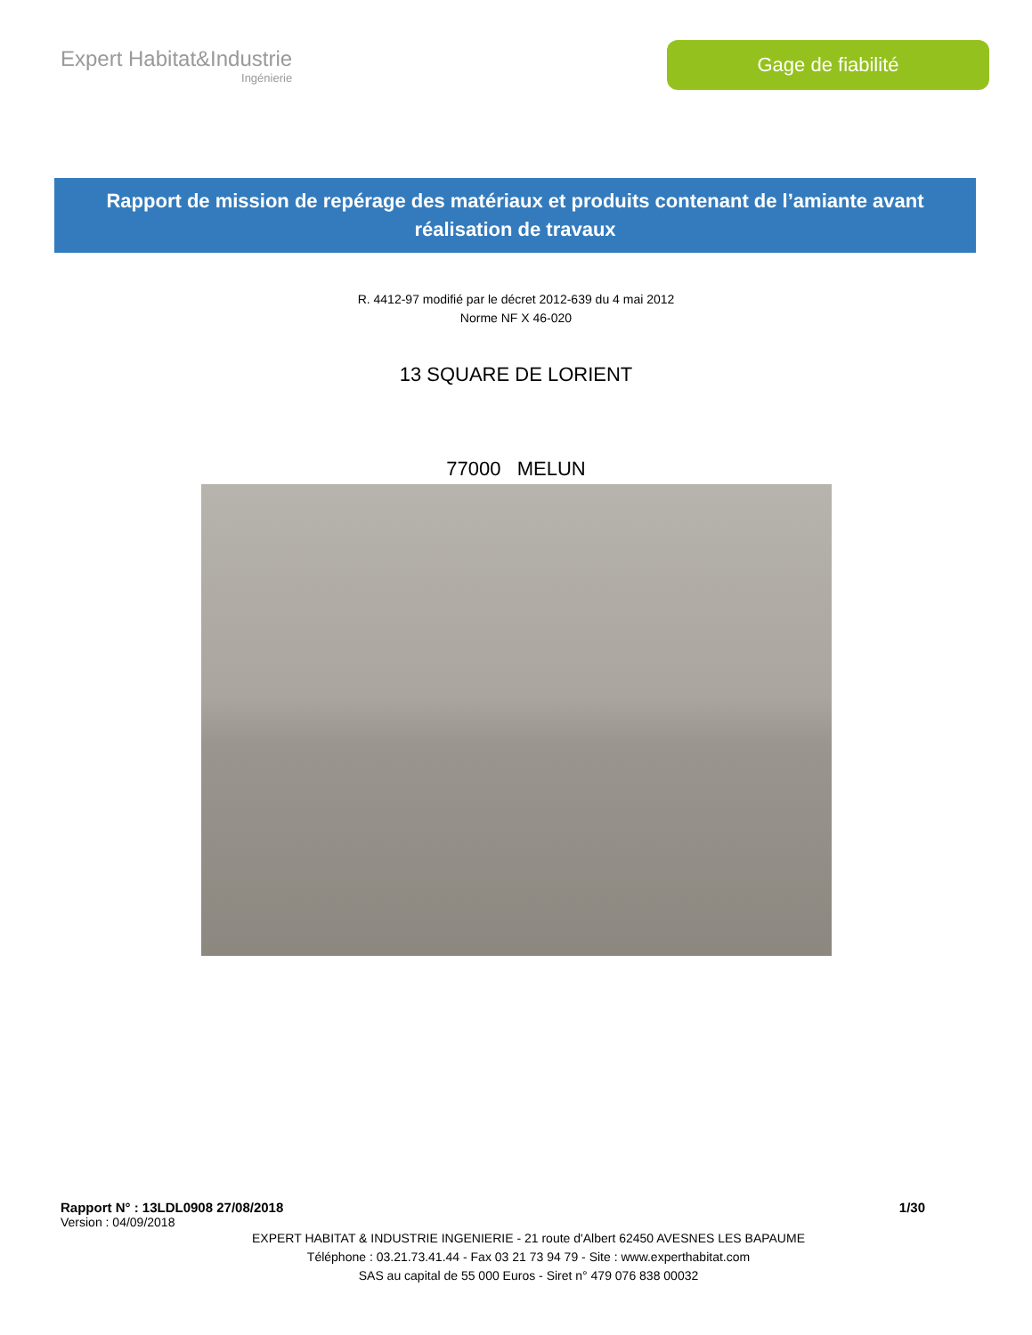Expert Habitat&Industrie
Ingénierie
Gage de fiabilité
Rapport de mission de repérage des matériaux et produits contenant de l’amiante avant
réalisation de travaux
R. 4412-97 modifié par le décret 2012-639 du 4 mai 2012
Norme NF X 46-020
13 SQUARE DE LORIENT
77000 MELUN
Rapport N° : 13LDL0908 27/08/2018 1/30
Version : 04/09/2018
EXPERT HABITAT & INDUSTRIE INGENIERIE - 21 route d'Albert 62450 AVESNES LES BAPAUME
Téléphone : 03.21.73.41.44 - Fax 03 21 73 94 79 - Site : www.experthabitat.com
SAS au capital de 55 000 Euros - Siret n° 479 076 838 00032